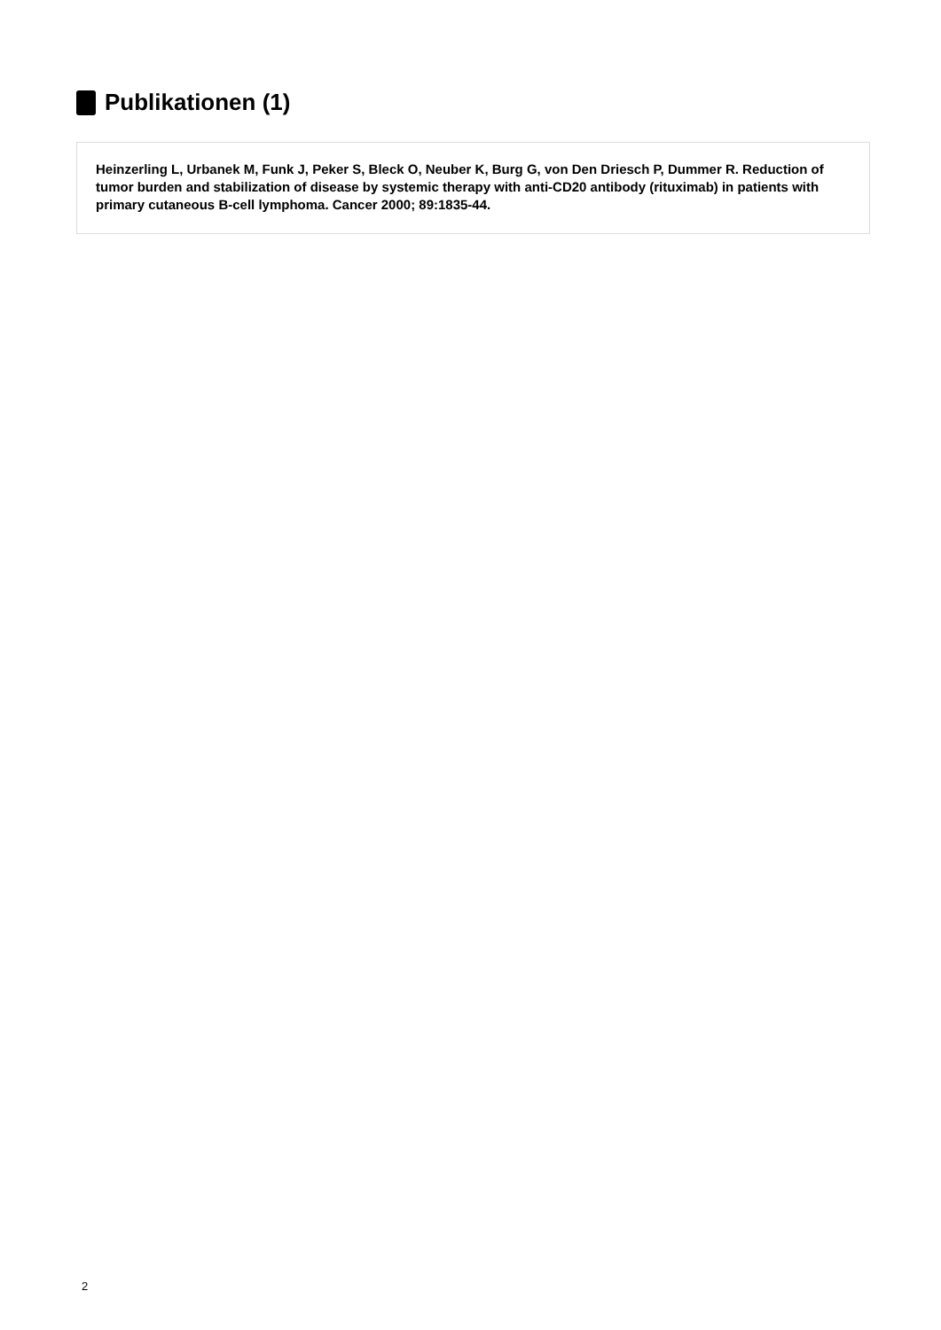Publikationen (1)
Heinzerling L, Urbanek M, Funk J, Peker S, Bleck O, Neuber K, Burg G, von Den Driesch P, Dummer R. Reduction of tumor burden and stabilization of disease by systemic therapy with anti-CD20 antibody (rituximab) in patients with primary cutaneous B-cell lymphoma. Cancer 2000; 89:1835-44.
2